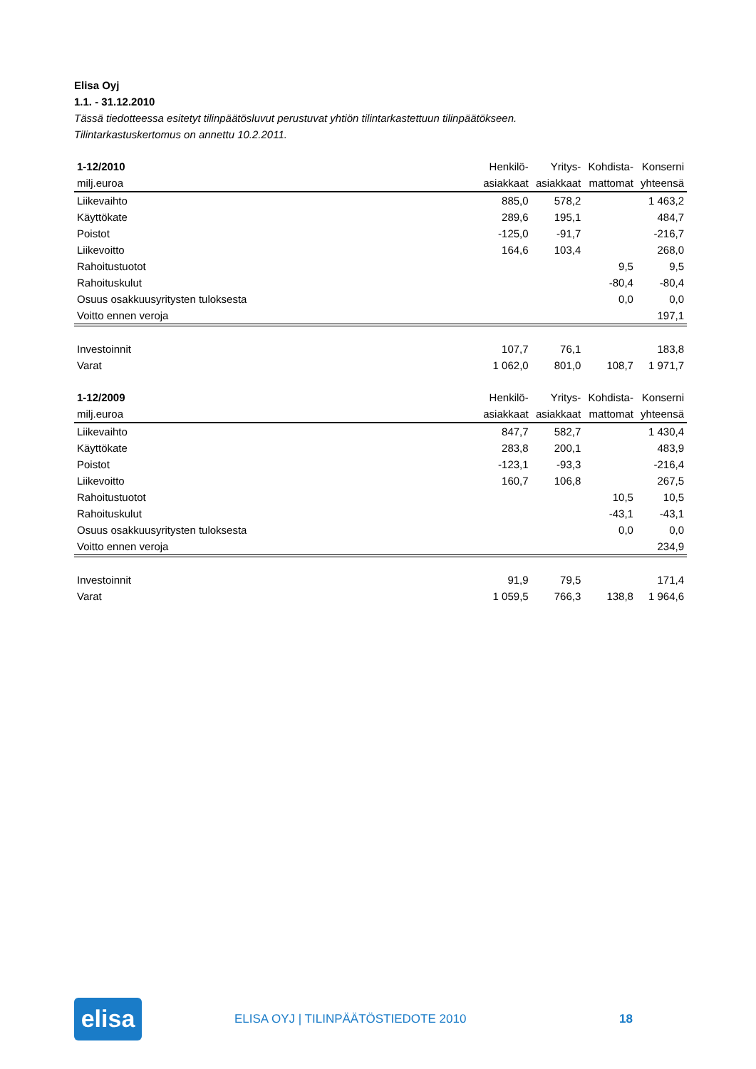Elisa Oyj
1.1. - 31.12.2010
Tässä tiedotteessa esitetyt tilinpäätösluvut perustuvat yhtiön tilintarkastettuun tilinpäätökseen.
Tilintarkastuskertomus on annettu 10.2.2011.
| 1-12/2010 | Henkilö- | Yritys- | Kohdista- | Konserni |
| --- | --- | --- | --- | --- |
| milj.euroa | asiakkaat | asiakkaat | mattomat | yhteensä |
| Liikevaihto | 885,0 | 578,2 | | 1 463,2 |
| Käyttökate | 289,6 | 195,1 | | 484,7 |
| Poistot | -125,0 | -91,7 | | -216,7 |
| Liikevoitto | 164,6 | 103,4 | | 268,0 |
| Rahoitustuotot | | | 9,5 | 9,5 |
| Rahoituskulut | | | -80,4 | -80,4 |
| Osuus osakkuusyritysten tuloksesta | | | 0,0 | 0,0 |
| Voitto ennen veroja | | | | 197,1 |
| Investoinnit | 107,7 | 76,1 | | 183,8 |
| Varat | 1 062,0 | 801,0 | 108,7 | 1 971,7 |
| 1-12/2009 | Henkilö- | Yritys- | Kohdista- | Konserni |
| --- | --- | --- | --- | --- |
| milj.euroa | asiakkaat | asiakkaat | mattomat | yhteensä |
| Liikevaihto | 847,7 | 582,7 | | 1 430,4 |
| Käyttökate | 283,8 | 200,1 | | 483,9 |
| Poistot | -123,1 | -93,3 | | -216,4 |
| Liikevoitto | 160,7 | 106,8 | | 267,5 |
| Rahoitustuotot | | | 10,5 | 10,5 |
| Rahoituskulut | | | -43,1 | -43,1 |
| Osuus osakkuusyritysten tuloksesta | | | 0,0 | 0,0 |
| Voitto ennen veroja | | | | 234,9 |
| Investoinnit | 91,9 | 79,5 | | 171,4 |
| Varat | 1 059,5 | 766,3 | 138,8 | 1 964,6 |
elisa
ELISA OYJ | TILINPÄÄTÖSTIEDOTE 2010 18